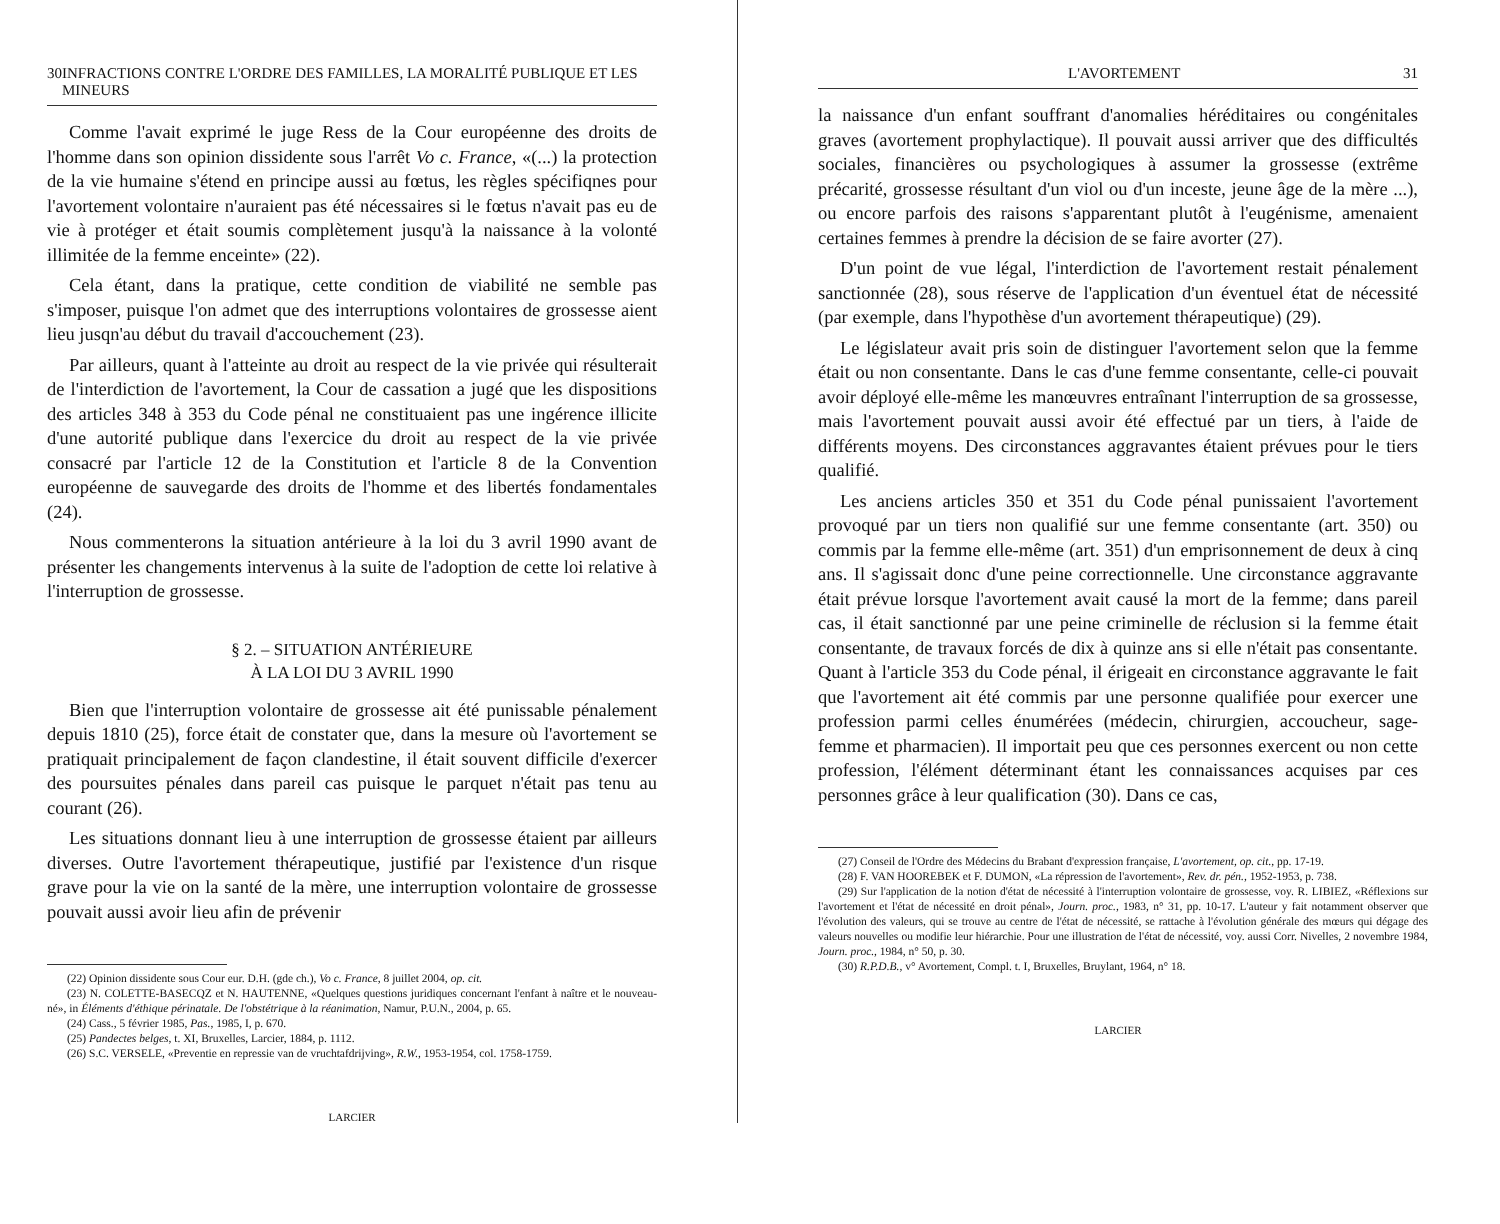30 INFRACTIONS CONTRE L'ORDRE DES FAMILLES, LA MORALITÉ PUBLIQUE ET LES MINEURS
Comme l'avait exprimé le juge Ress de la Cour européenne des droits de l'homme dans son opinion dissidente sous l'arrêt Vo c. France, «(...) la protection de la vie humaine s'étend en principe aussi au fœtus, les règles spécifiqnes pour l'avortement volontaire n'auraient pas été nécessaires si le fœtus n'avait pas eu de vie à protéger et était soumis complètement jusqu'à la naissance à la volonté illimitée de la femme enceinte» (22).
Cela étant, dans la pratique, cette condition de viabilité ne semble pas s'imposer, puisque l'on admet que des interruptions volontaires de grossesse aient lieu jusqn'au début du travail d'accouchement (23).
Par ailleurs, quant à l'atteinte au droit au respect de la vie privée qui résulterait de l'interdiction de l'avortement, la Cour de cassation a jugé que les dispositions des articles 348 à 353 du Code pénal ne constituaient pas une ingérence illicite d'une autorité publique dans l'exercice du droit au respect de la vie privée consacré par l'article 12 de la Constitution et l'article 8 de la Convention européenne de sauvegarde des droits de l'homme et des libertés fondamentales (24).
Nous commenterons la situation antérieure à la loi du 3 avril 1990 avant de présenter les changements intervenus à la suite de l'adoption de cette loi relative à l'interruption de grossesse.
§ 2. – SITUATION ANTÉRIEURE
À LA LOI DU 3 AVRIL 1990
Bien que l'interruption volontaire de grossesse ait été punissable pénalement depuis 1810 (25), force était de constater que, dans la mesure où l'avortement se pratiquait principalement de façon clandestine, il était souvent difficile d'exercer des poursuites pénales dans pareil cas puisque le parquet n'était pas tenu au courant (26).
Les situations donnant lieu à une interruption de grossesse étaient par ailleurs diverses. Outre l'avortement thérapeutique, justifié par l'existence d'un risque grave pour la vie on la santé de la mère, une interruption volontaire de grossesse pouvait aussi avoir lieu afin de prévenir
(22) Opinion dissidente sous Cour eur. D.H. (gde ch.), Vo c. France, 8 juillet 2004, op. cit.
(23) N. COLETTE-BASECQZ et N. HAUTENNE, «Quelques questions juridiques concernant l'enfant à naître et le nouveau-né», in Éléments d'éthique périnatale. De l'obstétrique à la réanimation, Namur, P.U.N., 2004, p. 65.
(24) Cass., 5 février 1985, Pas., 1985, I, p. 670.
(25) Pandectes belges, t. XI, Bruxelles, Larcier, 1884, p. 1112.
(26) S.C. VERSELE, «Preventie en repressie van de vruchtafdrijving», R.W., 1953-1954, col. 1758-1759.
LARCIER
L'AVORTEMENT 31
la naissance d'un enfant souffrant d'anomalies héréditaires ou congénitales graves (avortement prophylactique). Il pouvait aussi arriver que des difficultés sociales, financières ou psychologiques à assumer la grossesse (extrême précarité, grossesse résultant d'un viol ou d'un inceste, jeune âge de la mère ...), ou encore parfois des raisons s'apparentant plutôt à l'eugénisme, amenaient certaines femmes à prendre la décision de se faire avorter (27).
D'un point de vue légal, l'interdiction de l'avortement restait pénalement sanctionnée (28), sous réserve de l'application d'un éventuel état de nécessité (par exemple, dans l'hypothèse d'un avortement thérapeutique) (29).
Le législateur avait pris soin de distinguer l'avortement selon que la femme était ou non consentante. Dans le cas d'une femme consentante, celle-ci pouvait avoir déployé elle-même les manœuvres entraînant l'interruption de sa grossesse, mais l'avortement pouvait aussi avoir été effectué par un tiers, à l'aide de différents moyens. Des circonstances aggravantes étaient prévues pour le tiers qualifié.
Les anciens articles 350 et 351 du Code pénal punissaient l'avortement provoqué par un tiers non qualifié sur une femme consentante (art. 350) ou commis par la femme elle-même (art. 351) d'un emprisonnement de deux à cinq ans. Il s'agissait donc d'une peine correctionnelle. Une circonstance aggravante était prévue lorsque l'avortement avait causé la mort de la femme; dans pareil cas, il était sanctionné par une peine criminelle de réclusion si la femme était consentante, de travaux forcés de dix à quinze ans si elle n'était pas consentante. Quant à l'article 353 du Code pénal, il érigeait en circonstance aggravante le fait que l'avortement ait été commis par une personne qualifiée pour exercer une profession parmi celles énumérées (médecin, chirurgien, accoucheur, sage-femme et pharmacien). Il importait peu que ces personnes exercent ou non cette profession, l'élément déterminant étant les connaissances acquises par ces personnes grâce à leur qualification (30). Dans ce cas,
(27) Conseil de l'Ordre des Médecins du Brabant d'expression française, L'avortement, op. cit., pp. 17-19.
(28) F. VAN HOOREBEK et F. DUMON, «La répression de l'avortement», Rev. dr. pén., 1952-1953, p. 738.
(29) Sur l'application de la notion d'état de nécessité à l'interruption volontaire de grossesse, voy. R. LIBIEZ, «Réflexions sur l'avortement et l'état de nécessité en droit pénal», Journ. proc., 1983, n° 31, pp. 10-17. L'auteur y fait notamment observer que l'évolution des valeurs, qui se trouve au centre de l'état de nécessité, se rattache à l'évolution générale des mœurs qui dégage des valeurs nouvelles ou modifie leur hiérarchie. Pour une illustration de l'état de nécessité, voy. aussi Corr. Nivelles, 2 novembre 1984, Journ. proc., 1984, n° 50, p. 30.
(30) R.P.D.B., v° Avortement, Compl. t. I, Bruxelles, Bruylant, 1964, n° 18.
LARCIER